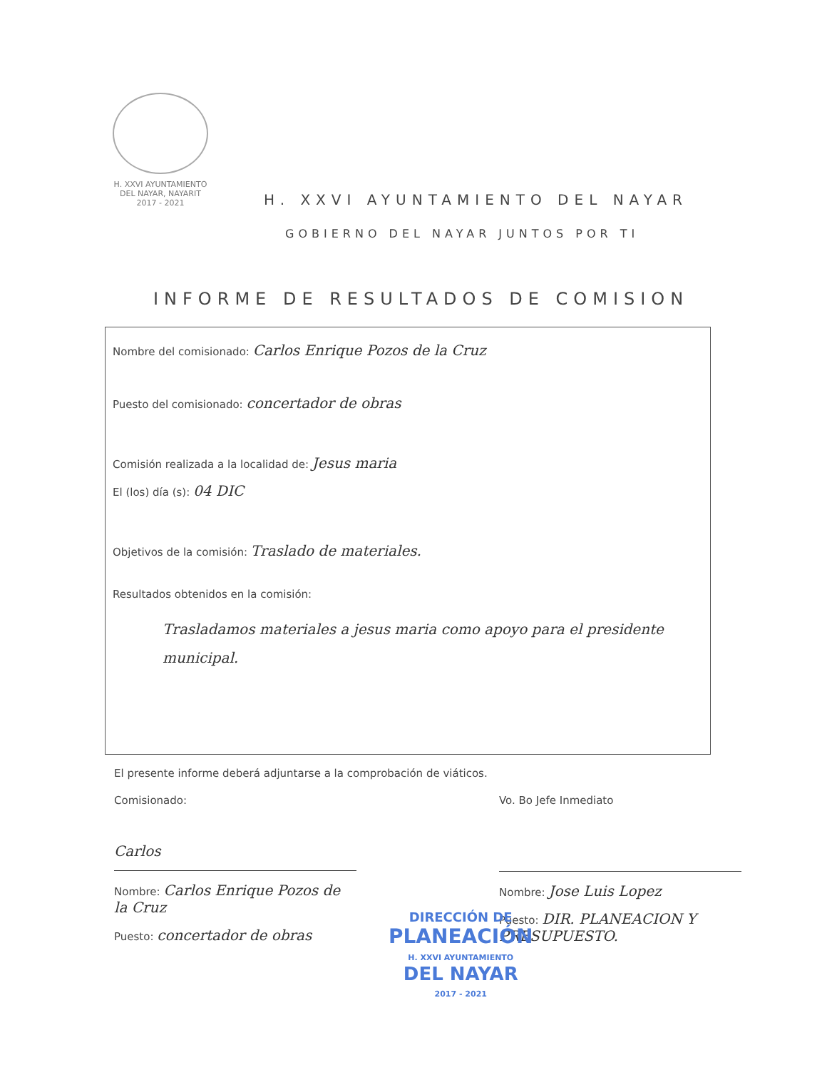H. XXVI AYUNTAMIENTO
DEL NAYAR, NAYARIT
2017 - 2021
H. XXVI AYUNTAMIENTO DEL NAYAR
GOBIERNO DEL NAYAR JUNTOS POR TI
INFORME DE RESULTADOS DE COMISION
Nombre del comisionado: Carlos Enrique Pozos de la Cruz
Puesto del comisionado: concertador de obras
Comisión realizada a la localidad de: Jesus maria
El (los) día (s): 04 DIC
Objetivos de la comisión: Traslado de materiales.
Resultados obtenidos en la comisión:
Trasladamos materiales a jesus maria como apoyo para el presidente municipal.
El presente informe deberá adjuntarse a la comprobación de viáticos.
Comisionado:
Carlos
Nombre: Carlos Enrique Pozos de la Cruz
Puesto: concertador de obras
Vo. Bo Jefe Inmediato
Nombre: Jose Luis Lopez
Puesto: DIR. PLANEACION Y PRESUPUESTO.
DIRECCIÓN DE
PLANEACIÓN
H. XXVI AYUNTAMIENTO
DEL NAYAR
2017 - 2021